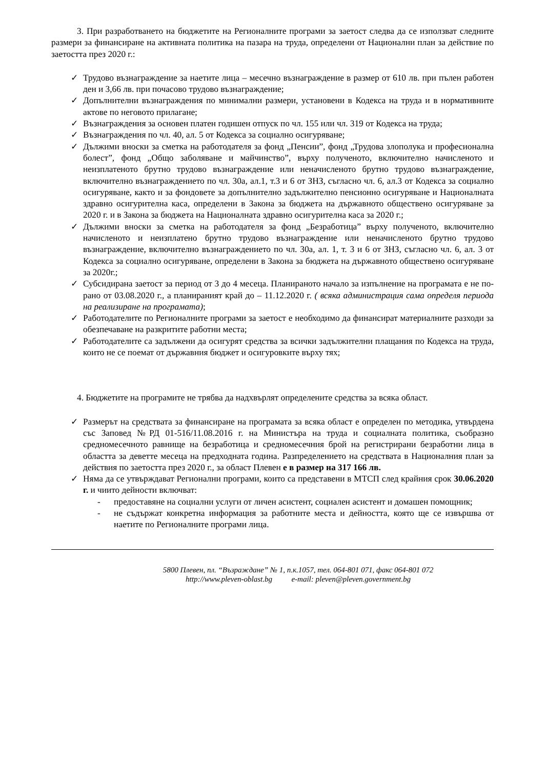3. При разработването на бюджетите на Регионалните програми за заетост следва да се използват следните размери за финансиране на активната политика на пазара на труда, определени от Национални план за действие по заетостта през 2020 г.:
✓ Трудово възнаграждение за наетите лица – месечно възнаграждение в размер от 610 лв. при пълен работен ден и 3,66 лв. при почасово трудово възнаграждение;
✓ Допълнителни възнаграждения по минимални размери, установени в Кодекса на труда и в нормативните актове по неговото прилагане;
✓ Възнаграждения за основен платен годишен отпуск по чл. 155 или чл. 319 от Кодекса на труда;
✓ Възнаграждения по чл. 40, ал. 5 от Кодекса за социално осигуряване;
✓ Дължими вноски за сметка на работодателя за фонд „Пенсии”, фонд „Трудова злополука и професионална болест”, фонд „Общо заболяване и майчинство”, върху полученото, включително начисленото и неизплатеното брутно трудово възнаграждение или неначисленото брутно трудово възнаграждение, включително възнаграждението по чл. 30а, ал.1, т.3 и 6 от ЗНЗ, съгласно чл. 6, ал.3 от Кодекса за социално осигуряване, както и за фондовете за допълнително задължително пенсионно осигуряване и Националната здравно осигурителна каса, определени в Закона за бюджета на държавното обществено осигуряване за 2020 г. и в Закона за бюджета на Националната здравно осигурителна каса за 2020 г.;
✓ Дължими вноски за сметка на работодателя за фонд „Безработица” върху полученото, включително начисленото и неизплатено брутно трудово възнаграждение или неначисленото брутно трудово възнаграждение, включително възнаграждението по чл. 30а, ал. 1, т. 3 и 6 от ЗНЗ, съгласно чл. 6, ал. 3 от Кодекса за социално осигуряване, определени в Закона за бюджета на държавното обществено осигуряване за 2020г.;
✓ Субсидирана заетост за период от 3 до 4 месеца. Планираното начало за изпълнение на програмата е не по-рано от 03.08.2020 г., а планираният край до – 11.12.2020 г. ( всяка администрация сама определя периода на реализиране на програмата);
✓ Работодателите по Регионалните програми за заетост е необходимо да финансират материалните разходи за обезпечаване на разкритите работни места;
✓ Работодателите са задължени да осигурят средства за всички задължителни плащания по Кодекса на труда, които не се поемат от държавния бюджет и осигуровките върху тях;
4. Бюджетите на програмите не трябва да надхвърлят определените средства за всяка област.
✓ Размерът на средствата за финансиране на програмата за всяка област е определен по методика, утвърдена със Заповед №РД 01-516/11.08.2016 г. на Министъра на труда и социалната политика, съобразно средномесечното равнище на безработица и средномесечния брой на регистрирани безработни лица в областта за деветте месеца на предходната година. Разпределението на средствата в Националния план за действия по заетостта през 2020 г., за област Плевен е в размер на 317 166 лв.
✓ Няма да се утвърждават Регионални програми, които са представени в МТСП след крайния срок 30.06.2020 г. и чиито дейности включват:
- предоставяне на социални услуги от личен асистент, социален асистент и домашен помощник;
- не съдържат конкретна информация за работните места и дейността, която ще се извършва от наетите по Регионалните програми лица.
5800 Плевен, пл. “Възраждане” № 1, п.к.1057, тел. 064-801 071, факс 064-801 072
http://www.pleven-oblast.bg e-mail: pleven@pleven.government.bg